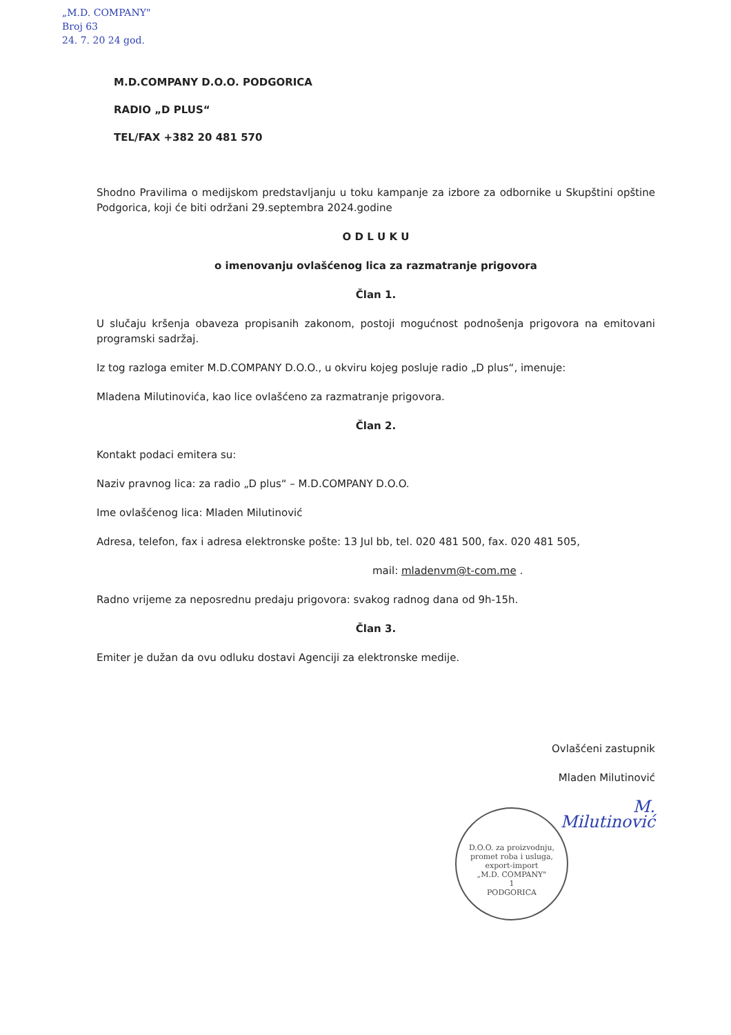„M.D. COMPANY"
Broj 63
24. 7. 20 24 god.
M.D.COMPANY D.O.O. PODGORICA
RADIO „D PLUS“
TEL/FAX +382 20 481 570
Shodno Pravilima o medijskom predstavljanju u toku kampanje za izbore za odbornike u Skupštini opštine Podgorica, koji će biti održani 29.septembra 2024.godine
O D L U K U
o imenovanju ovlašćenog lica za razmatranje prigovora
Član 1.
U slučaju kršenja obaveza propisanih zakonom, postoji mogućnost podnošenja prigovora na emitovani programski sadržaj.
Iz tog razloga emiter M.D.COMPANY D.O.O., u okviru kojeg posluje radio „D plus“, imenuje:
Mladena Milutinovića, kao lice ovlašćeno za razmatranje prigovora.
Član 2.
Kontakt podaci emitera su:
Naziv pravnog lica: za radio „D plus“ – M.D.COMPANY D.O.O.
Ime ovlašćenog lica: Mladen Milutinović
Adresa, telefon, fax i adresa elektronske pošte: 13 Jul bb, tel. 020 481 500, fax. 020 481 505,
mail: mladenvm@t-com.me .
Radno vrijeme za neposrednu predaju prigovora: svakog radnog dana od 9h-15h.
Član 3.
Emiter je dužan da ovu odluku dostavi Agenciji za elektronske medije.
Ovlašćeni zastupnik
Mladen Milutinović
M. Milutinović
D.O.O. za proizvodnju, promet roba i usluga, export-import
„M.D. COMPANY"
1
PODGORICA